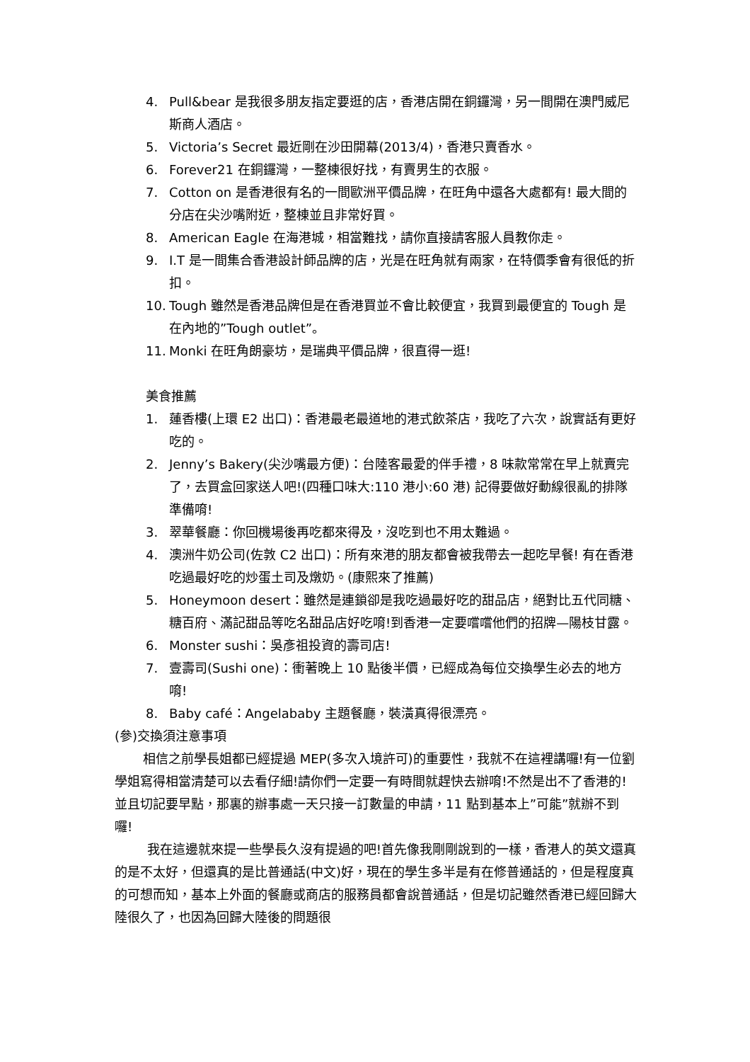4. Pull&bear 是我很多朋友指定要逛的店，香港店開在銅鑼灣，另一間開在澳門威尼斯商人酒店。
5. Victoria’s Secret 最近剛在沙田開幕(2013/4)，香港只賣香水。
6. Forever21 在銅鑼灣，一整棟很好找，有賣男生的衣服。
7. Cotton on 是香港很有名的一間歐洲平價品牌，在旺角中還各大處都有! 最大間的分店在尖沙嘴附近，整棟並且非常好買。
8. American Eagle 在海港城，相當難找，請你直接請客服人員教你走。
9. I.T 是一間集合香港設計師品牌的店，光是在旺角就有兩家，在特價季會有很低的折扣。
10. Tough 雖然是香港品牌但是在香港買並不會比較便宜，我買到最便宜的 Tough 是在內地的”Tough outlet”。
11. Monki 在旺角朗豪坊，是瑞典平價品牌，很直得一逛!
美食推薦
1. 蓮香樓(上環 E2 出口)：香港最老最道地的港式飲茶店，我吃了六次，說實話有更好吃的。
2. Jenny’s Bakery(尖沙嘴最方便)：台陸客最愛的伴手禮，8 味款常常在早上就賣完了，去買盒回家送人吧!(四種口味大:110 港小:60 港) 記得要做好動線很亂的排隊準備唷!
3. 翠華餐廳：你回機場後再吃都來得及，沒吃到也不用太難過。
4. 澳洲牛奶公司(佐敦 C2 出口)：所有來港的朋友都會被我帶去一起吃早餐! 有在香港吃過最好吃的炒蛋土司及燉奶。(康熙來了推薦)
5. Honeymoon desert：雖然是連鎖卻是我吃過最好吃的甜品店，絕對比五代同糖、糖百府、滿記甜品等吃名甜品店好吃唷!到香港一定要嚐嚐他們的招牌—陽枝甘露。
6. Monster sushi：吳彥祖投資的壽司店!
7. 壹壽司(Sushi one)：衝著晚上 10 點後半價，已經成為每位交換學生必去的地方唷!
8. Baby café：Angelababy 主題餐廳，裝潢真得很漂亮。
(參)交換須注意事項
相信之前學長姐都已經提過 MEP(多次入境許可)的重要性，我就不在這裡講囉!有一位劉學姐寫得相當清楚可以去看仔細!請你們一定要一有時間就趕快去辦唷!不然是出不了香港的!並且切記要早點，那裏的辦事處一天只接一訂數量的申請，11 點到基本上”可能”就辦不到囉!
我在這邊就來提一些學長久沒有提過的吧!首先像我剛剛說到的一樣，香港人的英文還真的是不太好，但還真的是比普通話(中文)好，現在的學生多半是有在修普通話的，但是程度真的可想而知，基本上外面的餐廳或商店的服務員都會說普通話，但是切記雖然香港已經回歸大陸很久了，也因為回歸大陸後的問題很